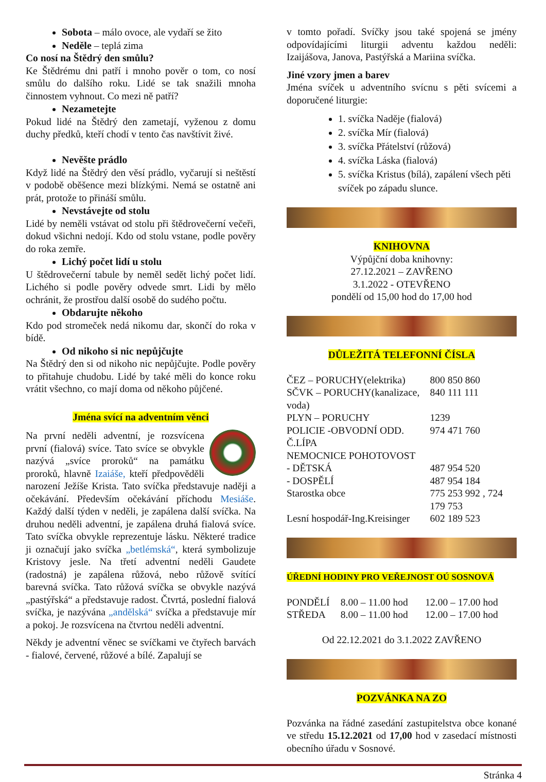Sobota – málo ovoce, ale vydaří se žito
Neděle – teplá zima
Co nosí na Štědrý den smůlu?
Ke Štědrému dni patří i mnoho pověr o tom, co nosí smůlu do dalšího roku. Lidé se tak snažili mnoha činnostem vyhnout. Co mezi ně patří?
Nezametejte
Pokud lidé na Štědrý den zametají, vyženou z domu duchy předků, kteří chodí v tento čas navštívit živé.
Nevěšte prádlo
Když lidé na Štědrý den věsí prádlo, vyčarují si neštěstí v podobě oběšence mezi blízkými. Nemá se ostatně ani prát, protože to přináší smůlu.
Nevstávejte od stolu
Lidé by neměli vstávat od stolu při štědrovečerní večeři, dokud všichni nedojí. Kdo od stolu vstane, podle pověry do roka zemře.
Lichý počet lidí u stolu
U štědrovečerní tabule by neměl sedět lichý počet lidí. Lichého si podle pověry odvede smrt. Lidi by mělo ochránit, že prostřou další osobě do sudého počtu.
Obdarujte někoho
Kdo pod stromeček nedá nikomu dar, skončí do roka v bídě.
Od nikoho si nic nepůjčujte
Na Štědrý den si od nikoho nic nepůjčujte. Podle pověry to přitahuje chudobu. Lidé by také měli do konce roku vrátit všechno, co mají doma od někoho půjčené.
Jména svící na adventním věnci
Na první neděli adventní, je rozsvícena první (fialová) svíce. Tato svíce se obvykle nazývá „svíce proroků“ na památku proroků, hlavně Izaiáše, kteří předpověděli narození Ježíše Krista. Tato svíčka představuje naději a očekávání. Především očekávání příchodu Mesiáše. Každý další týden v neděli, je zapálena další svíčka. Na druhou neděli adventní, je zapálena druhá fialová svíce. Tato svíčka obvykle reprezentuje lásku. Některé tradice ji označují jako svíčka „betlémská“, která symbolizuje Kristovy jesle. Na třetí adventní neděli Gaudete (radostná) je zapálena růžová, nebo růžově svítící barevná svíčka. Tato růžová svíčka se obvykle nazývá „pastýřská“ a představuje radost. Čtvrtá, poslední fialová svíčka, je nazývána „andělská“ svíčka a představuje mír a pokoj. Je rozsvícena na čtvrtou neděli adventní.
Někdy je adventní věnec se svíčkami ve čtyřech barvách - fialové, červené, růžové a bílé. Zapalují se
v tomto pořadí. Svíčky jsou také spojená se jmény odpovídajícími liturgii adventu každou neděli: Izaijášova, Janova, Pastýřská a Mariina svíčka.
Jiné vzory jmen a barev
Jména svíček u adventního svícnu s pěti svícemi a doporučené liturgie:
1. svíčka Naděje (fialová)
2. svíčka Mír (fialová)
3. svíčka Přátelství (růžová)
4. svíčka Láska (fialová)
5. svíčka Kristus (bílá), zapálení všech pěti svíček po západu slunce.
KNIHOVNA
Výpůjční doba knihovny:
27.12.2021 – ZAVŘENO
3.1.2022 - OTEVŘENO
pondělí od 15,00 hod do 17,00 hod
DŮLEŽITÁ TELEFONNÍ ČÍSLA
| ČEZ – PORUCHY(elektrika) | 800 850 860 |
| SČVK – PORUCHY(kanalizace, voda) | 840 111 111 |
| PLYN – PORUCHY | 1239 |
| POLICIE -OBVODNÍ ODD. Č.LÍPA | 974 471 760 |
| NEMOCNICE POHOTOVOST | |
| - DĚTSKÁ | 487 954 520 |
| - DOSPĚLÍ | 487 954 184 |
| Starostka obce | 775 253 992 , 724 179 753 |
| Lesní hospodář-Ing.Kreisinger | 602 189 523 |
ÚŘEDNÍ HODINY PRO VEŘEJNOST OÚ SOSNOVÁ
| PONDĚLÍ | 8.00 – 11.00 hod | 12.00 – 17.00 hod |
| STŘEDA | 8.00 – 11.00 hod | 12.00 – 17.00 hod |
Od 22.12.2021 do 3.1.2022 ZAVŘENO
POZVÁNKA NA ZO
Pozvánka na řádné zasedání zastupitelstva obce konané ve středu 15.12.2021 od 17,00 hod v zasedací místnosti obecního úřadu v Sosnové.
Stránka 4